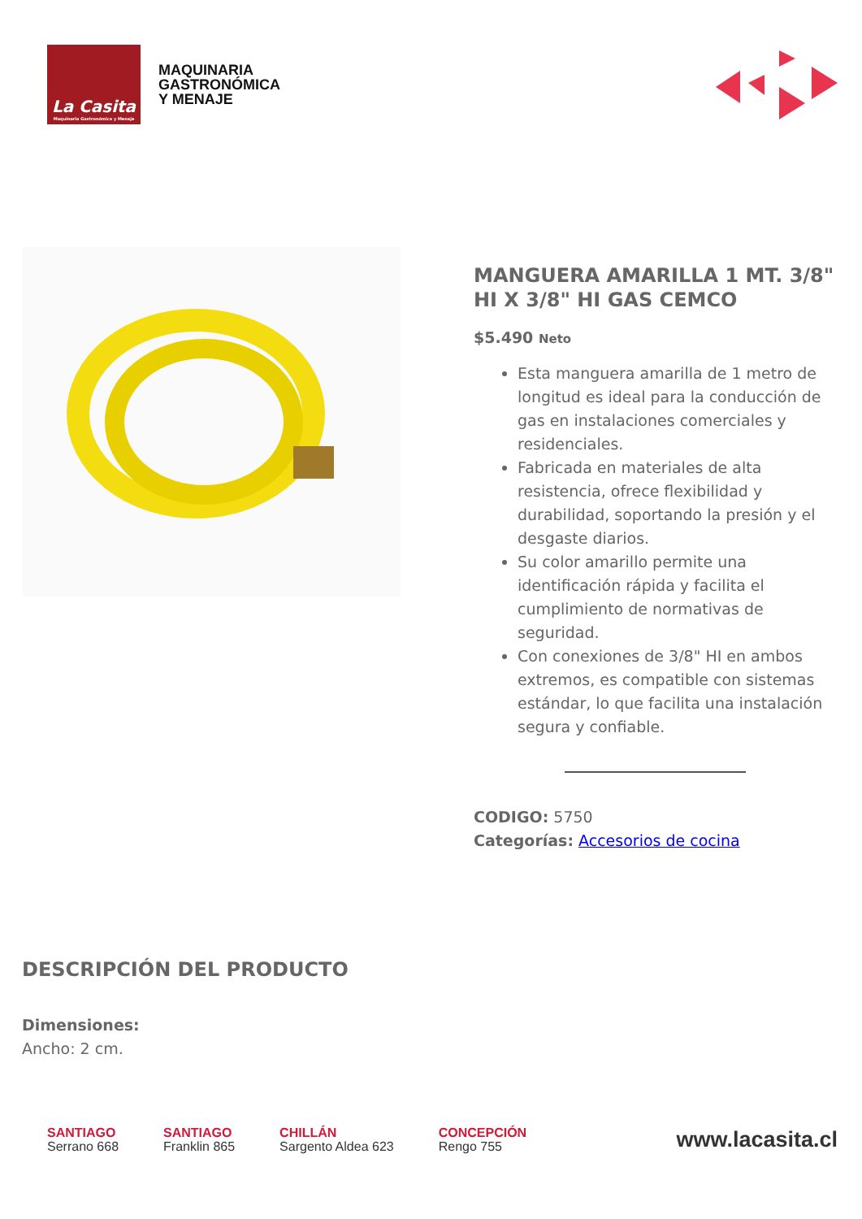La Casita
Maquinaria Gastronómica y Menaje
MAQUINARIA
GASTRONÓMICA
Y MENAJE
MANGUERA AMARILLA 1 MT. 3/8" HI X 3/8" HI GAS CEMCO
$5.490 Neto
Esta manguera amarilla de 1 metro de longitud es ideal para la conducción de gas en instalaciones comerciales y residenciales.
Fabricada en materiales de alta resistencia, ofrece flexibilidad y durabilidad, soportando la presión y el desgaste diarios.
Su color amarillo permite una identificación rápida y facilita el cumplimiento de normativas de seguridad.
Con conexiones de 3/8" HI en ambos extremos, es compatible con sistemas estándar, lo que facilita una instalación segura y confiable.
CODIGO: 5750
Categorías: Accesorios de cocina
DESCRIPCIÓN DEL PRODUCTO
Dimensiones:
Ancho: 2 cm.
SANTIAGO
Serrano 668
SANTIAGO
Franklin 865
CHILLÁN
Sargento Aldea 623
CONCEPCIÓN
Rengo 755
www.lacasita.cl